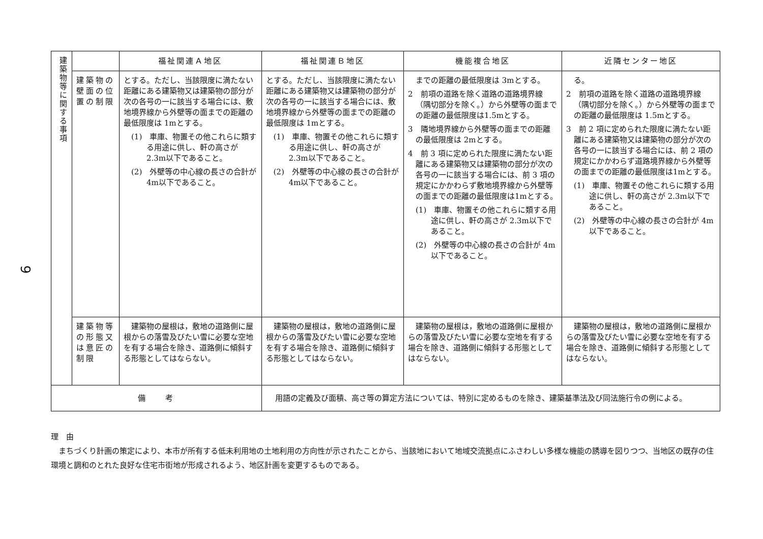9
| 建築物等に関する事項 | | 福祉関連Ａ地区 | 福祉関連Ｂ地区 | 機能複合地区 | 近隣センター地区 |
| | 建築物の壁面の位置の制限 | とする。ただし、当該限度に満たない距離にある建築物又は建築物の部分が次の各号の一に該当する場合には、敷地境界線から外壁等の面までの距離の最低限度は 1mとする。 (1) 車庫、物置その他これらに類する用途に供し、軒の高さが2.3m以下であること。 (2) 外壁等の中心線の長さの合計が 4m以下であること。 | とする。ただし、当該限度に満たない距離にある建築物又は建築物の部分が次の各号の一に該当する場合には、敷地境界線から外壁等の面までの距離の最低限度は 1mとする。 (1) 車庫、物置その他これらに類する用途に供し、軒の高さが2.3m以下であること。 (2) 外壁等の中心線の長さの合計が 4m以下であること。 | までの距離の最低限度は 3mとする。 2 前項の道路を除く道路の道路境界線（隅切部分を除く。）から外壁等の面までの距離の最低限度は1.5mとする。 3 隣地境界線から外壁等の面までの距離の最低限度は 2mとする。 4 前 3 項に定められた限度に満たない距離にある建築物又は建築物の部分が次の各号の一に該当する場合には、前 3 項の規定にかかわらず敷地境界線から外壁等の面までの距離の最低限度は1mとする。 (1) 車庫、物置その他これらに類する用途に供し、軒の高さが 2.3m以下であること。 (2) 外壁等の中心線の長さの合計が 4m以下であること。 | る。 2 前項の道路を除く道路の道路境界線（隅切部分を除く。）から外壁等の面までの距離の最低限度は 1.5mとする。 3 前 2 項に定められた限度に満たない距離にある建築物又は建築物の部分が次の各号の一に該当する場合には、前 2 項の規定にかかわらず道路境界線から外壁等の面までの距離の最低限度は1mとする。 (1) 車庫、物置その他これらに類する用途に供し、軒の高さが 2.3m以下であること。 (2) 外壁等の中心線の長さの合計が 4m以下であること。 |
| | 建築物等の形態又は意匠の制限 | 建築物の屋根は，敷地の道路側に屋根からの落雪及びたい雪に必要な空地を有する場合を除き、道路側に傾斜する形態としてはならない。 | 建築物の屋根は，敷地の道路側に屋根からの落雪及びたい雪に必要な空地を有する場合を除き、道路側に傾斜する形態としてはならない。 | 建築物の屋根は，敷地の道路側に屋根からの落雪及びたい雪に必要な空地を有する場合を除き、道路側に傾斜する形態としてはならない。 | 建築物の屋根は，敷地の道路側に屋根からの落雪及びたい雪に必要な空地を有する場合を除き、道路側に傾斜する形態としてはならない。 |
| 備 考 | | | 用語の定義及び面積、高さ等の算定方法については、特別に定めるものを除き、建築基準法及び同法施行令の例による。 | | |
理　由
　まちづくり計画の策定により、本市が所有する低未利用地の土地利用の方向性が示されたことから、当該地において地域交流拠点にふさわしい多様な機能の誘導を図りつつ、当地区の既存の住環境と調和のとれた良好な住宅市街地が形成されるよう、地区計画を変更するものである。